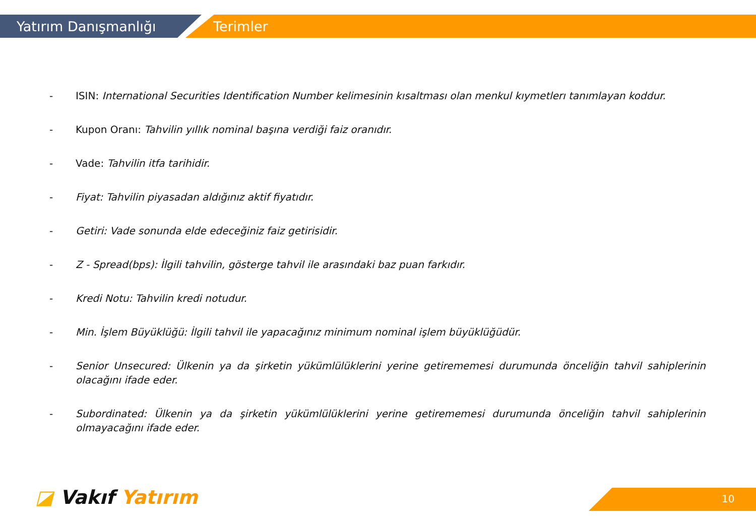Yatırım Danışmanlığı Terimler
- ISIN: International Securities Identification Number kelimesinin kısaltması olan menkul kıymetlerı tanımlayan koddur.
- Kupon Oranı: Tahvilin yıllık nominal başına verdiği faiz oranıdır.
- Vade: Tahvilin itfa tarihidir.
- Fiyat: Tahvilin piyasadan aldığınız aktif fiyatıdır.
- Getiri: Vade sonunda elde edeceğiniz faiz getirisidir.
- Z - Spread(bps): İlgili tahvilin, gösterge tahvil ile arasındaki baz puan farkıdır.
- Kredi Notu: Tahvilin kredi notudur.
- Min. İşlem Büyüklüğü: İlgili tahvil ile yapacağınız minimum nominal işlem büyüklüğüdür.
- Senior Unsecured: Ülkenin ya da şirketin yükümlülüklerini yerine getirememesi durumunda önceliğin tahvil sahiplerinin olacağını ifade eder.
- Subordinated: Ülkenin ya da şirketin yükümlülüklerini yerine getirememesi durumunda önceliğin tahvil sahiplerinin olmayacağını ifade eder.
◪ Vakıf Yatırım 10